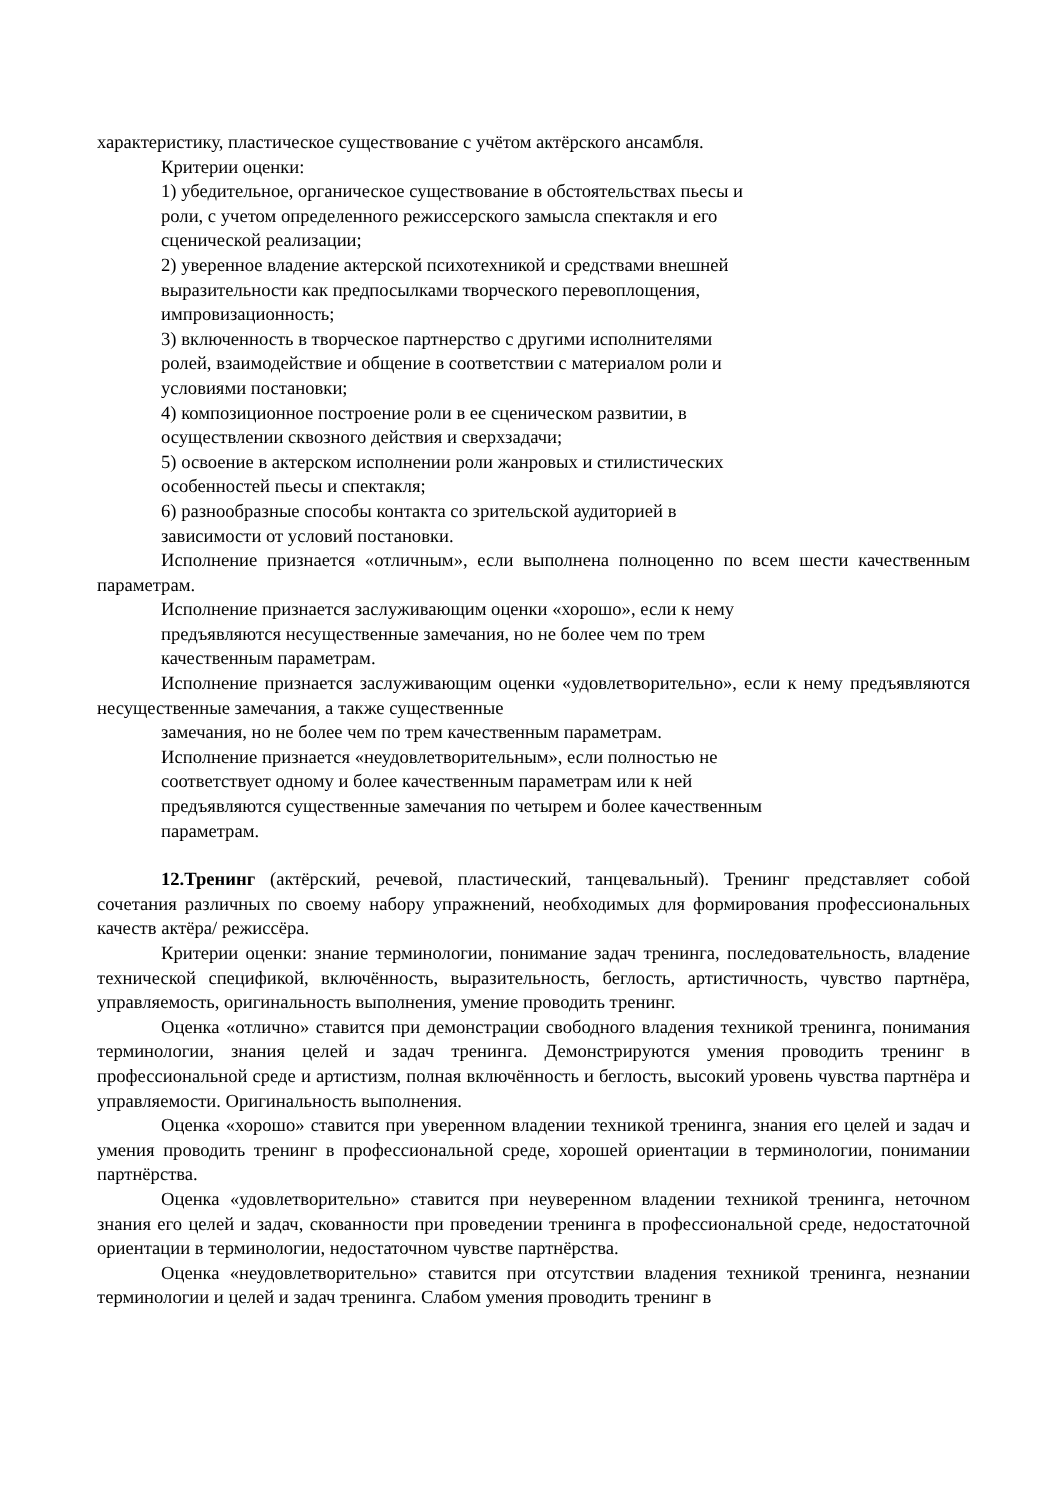характеристику, пластическое существование с учётом актёрского ансамбля.
Критерии оценки:
1) убедительное, органическое существование в обстоятельствах пьесы и
роли, с учетом определенного режиссерского замысла спектакля и его
сценической реализации;
2) уверенное владение актерской психотехникой и средствами внешней
выразительности как предпосылками творческого перевоплощения,
импровизационность;
3) включенность в творческое партнерство с другими исполнителями
ролей, взаимодействие и общение в соответствии с материалом роли и
условиями постановки;
4) композиционное построение роли в ее сценическом развитии, в
осуществлении сквозного действия и сверхзадачи;
5) освоение в актерском исполнении роли жанровых и стилистических
особенностей пьесы и спектакля;
6) разнообразные способы контакта со зрительской аудиторией в
зависимости от условий постановки.
Исполнение признается «отличным», если выполнена полноценно по всем шести качественным параметрам.
Исполнение признается заслуживающим оценки «хорошо», если к нему
предъявляются несущественные замечания, но не более чем по трем
качественным параметрам.
Исполнение признается заслуживающим оценки «удовлетворительно», если к нему предъявляются несущественные замечания, а также существенные
замечания, но не более чем по трем качественным параметрам.
Исполнение признается «неудовлетворительным», если полностью не
соответствует одному и более качественным параметрам или к ней
предъявляются существенные замечания по четырем и более качественным
параметрам.
12.Тренинг (актёрский, речевой, пластический, танцевальный). Тренинг представляет собой сочетания различных по своему набору упражнений, необходимых для формирования профессиональных качеств актёра/ режиссёра.
Критерии оценки: знание терминологии, понимание задач тренинга, последовательность, владение технической спецификой, включённость, выразительность, беглость, артистичность, чувство партнёра, управляемость, оригинальность выполнения, умение проводить тренинг.
Оценка «отлично» ставится при демонстрации свободного владения техникой тренинга, понимания терминологии, знания целей и задач тренинга. Демонстрируются умения проводить тренинг в профессиональной среде и артистизм, полная включённость и беглость, высокий уровень чувства партнёра и управляемости. Оригинальность выполнения.
Оценка «хорошо» ставится при уверенном владении техникой тренинга, знания его целей и задач и умения проводить тренинг в профессиональной среде, хорошей ориентации в терминологии, понимании партнёрства.
Оценка «удовлетворительно» ставится при неуверенном владении техникой тренинга, неточном знания его целей и задач, скованности при проведении тренинга в профессиональной среде, недостаточной ориентации в терминологии, недостаточном чувстве партнёрства.
Оценка «неудовлетворительно» ставится при отсутствии владения техникой тренинга, незнании терминологии и целей и задач тренинга. Слабом умения проводить тренинг в